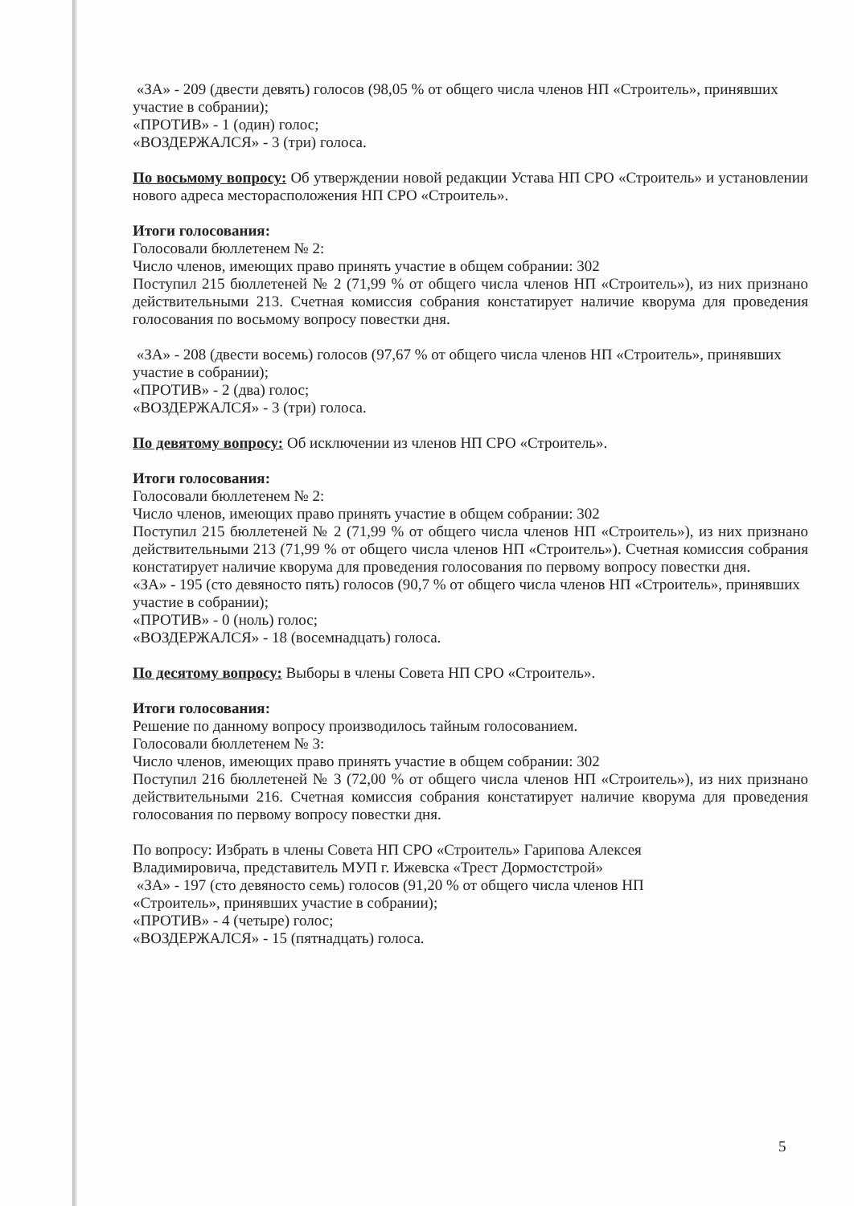«ЗА» - 209 (двести девять) голосов (98,05 % от общего числа членов НП «Строитель», принявших участие в собрании);
«ПРОТИВ» - 1 (один) голос;
«ВОЗДЕРЖАЛСЯ» - 3 (три) голоса.
По восьмому вопросу: Об утверждении новой редакции Устава НП СРО «Строитель» и установлении нового адреса месторасположения НП СРО «Строитель».
Итоги голосования:
Голосовали бюллетенем № 2:
Число членов, имеющих право принять участие в общем собрании: 302
Поступил 215 бюллетеней № 2 (71,99 % от общего числа членов НП «Строитель»), из них признано действительными 213. Счетная комиссия собрания констатирует наличие кворума для проведения голосования по восьмому вопросу повестки дня.
«ЗА» - 208 (двести восемь) голосов (97,67 % от общего числа членов НП «Строитель», принявших участие в собрании);
«ПРОТИВ» - 2 (два) голос;
«ВОЗДЕРЖАЛСЯ» - 3 (три) голоса.
По девятому вопросу: Об исключении из членов НП СРО «Строитель».
Итоги голосования:
Голосовали бюллетенем № 2:
Число членов, имеющих право принять участие в общем собрании: 302
Поступил 215 бюллетеней № 2 (71,99 % от общего числа членов НП «Строитель»), из них признано действительными 213 (71,99 % от общего числа членов НП «Строитель»). Счетная комиссия собрания констатирует наличие кворума для проведения голосования по первому вопросу повестки дня.
«ЗА» - 195 (сто девяносто пять) голосов (90,7 % от общего числа членов НП «Строитель», принявших участие в собрании);
«ПРОТИВ» - 0 (ноль) голос;
«ВОЗДЕРЖАЛСЯ» - 18 (восемнадцать) голоса.
По десятому вопросу: Выборы в члены Совета НП СРО «Строитель».
Итоги голосования:
Решение по данному вопросу производилось тайным голосованием.
Голосовали бюллетенем № 3:
Число членов, имеющих право принять участие в общем собрании: 302
Поступил 216 бюллетеней № 3 (72,00 % от общего числа членов НП «Строитель»), из них признано действительными 216. Счетная комиссия собрания констатирует наличие кворума для проведения голосования по первому вопросу повестки дня.
По вопросу: Избрать в члены Совета НП СРО «Строитель» Гарипова Алексея
Владимировича, представитель МУП г. Ижевска «Трест Дормостстрой»
«ЗА» - 197 (сто девяносто семь) голосов (91,20 % от общего числа членов НП
«Строитель», принявших участие в собрании);
«ПРОТИВ» - 4 (четыре) голос;
«ВОЗДЕРЖАЛСЯ» - 15 (пятнадцать) голоса.
5